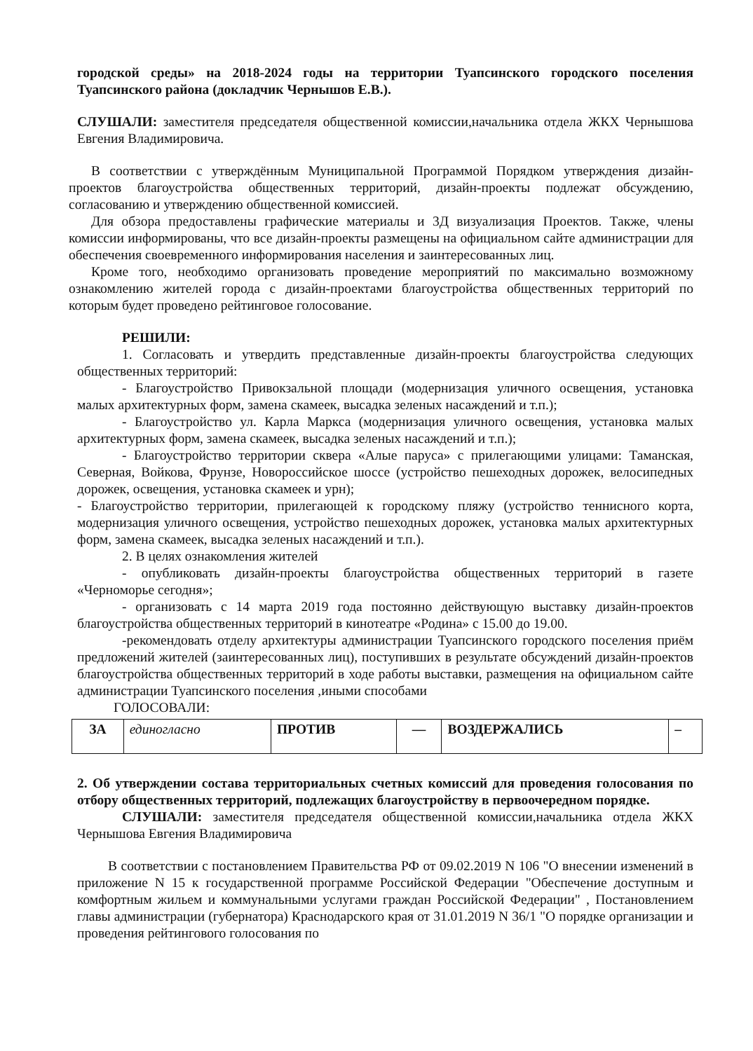городской среды» на 2018-2024 годы на территории Туапсинского городского поселения Туапсинского района (докладчик Чернышов Е.В.).
СЛУШАЛИ: заместителя председателя общественной комиссии,начальника отдела ЖКХ Чернышова Евгения Владимировича.
В соответствии с утверждённым Муниципальной Программой Порядком утверждения дизайн-проектов благоустройства общественных территорий, дизайн-проекты подлежат обсуждению, согласованию и утверждению общественной комиссией.
Для обзора предоставлены графические материалы и 3Д визуализация Проектов. Также, члены комиссии информированы, что все дизайн-проекты размещены на официальном сайте администрации для обеспечения своевременного информирования населения и заинтересованных лиц.
Кроме того, необходимо организовать проведение мероприятий по максимально возможному ознакомлению жителей города с дизайн-проектами благоустройства общественных территорий по которым будет проведено рейтинговое голосование.
РЕШИЛИ:
1. Согласовать и утвердить представленные дизайн-проекты благоустройства следующих общественных территорий:
- Благоустройство Привокзальной площади (модернизация уличного освещения, установка малых архитектурных форм, замена скамеек, высадка зеленых насаждений и т.п.);
- Благоустройство ул. Карла Маркса (модернизация уличного освещения, установка малых архитектурных форм, замена скамеек, высадка зеленых насаждений и т.п.);
- Благоустройство территории сквера «Алые паруса» с прилегающими улицами: Таманская, Северная, Войкова, Фрунзе, Новороссийское шоссе (устройство пешеходных дорожек, велосипедных дорожек, освещения, установка скамеек и урн);
- Благоустройство территории, прилегающей к городскому пляжу (устройство теннисного корта, модернизация уличного освещения, устройство пешеходных дорожек, установка малых архитектурных форм, замена скамеек, высадка зеленых насаждений и т.п.).
2. В целях ознакомления жителей
- опубликовать дизайн-проекты благоустройства общественных территорий в газете «Черноморье сегодня»;
- организовать с 14 марта 2019 года постоянно действующую выставку дизайн-проектов благоустройства общественных территорий в кинотеатре «Родина» с 15.00 до 19.00.
-рекомендовать отделу архитектуры администрации Туапсинского городского поселения приём предложений жителей (заинтересованных лиц), поступивших в результате обсуждений дизайн-проектов благоустройства общественных территорий в ходе работы выставки, размещения на официальном сайте администрации Туапсинского поселения ,иными способами
ГОЛОСОВАЛИ:
| ЗА | единогласно | ПРОТИВ | — | ВОЗДЕРЖАЛИСЬ | – |
2. Об утверждении состава территориальных счетных комиссий для проведения голосования по отбору общественных территорий, подлежащих благоустройству в первоочередном порядке.
СЛУШАЛИ: заместителя председателя общественной комиссии,начальника отдела ЖКХ Чернышова Евгения Владимировича
В соответствии с постановлением Правительства РФ от 09.02.2019 N 106 "О внесении изменений в приложение N 15 к государственной программе Российской Федерации "Обеспечение доступным и комфортным жильем и коммунальными услугами граждан Российской Федерации" , Постановлением главы администрации (губернатора) Краснодарского края от 31.01.2019 N 36/1 "О порядке организации и проведения рейтингового голосования по